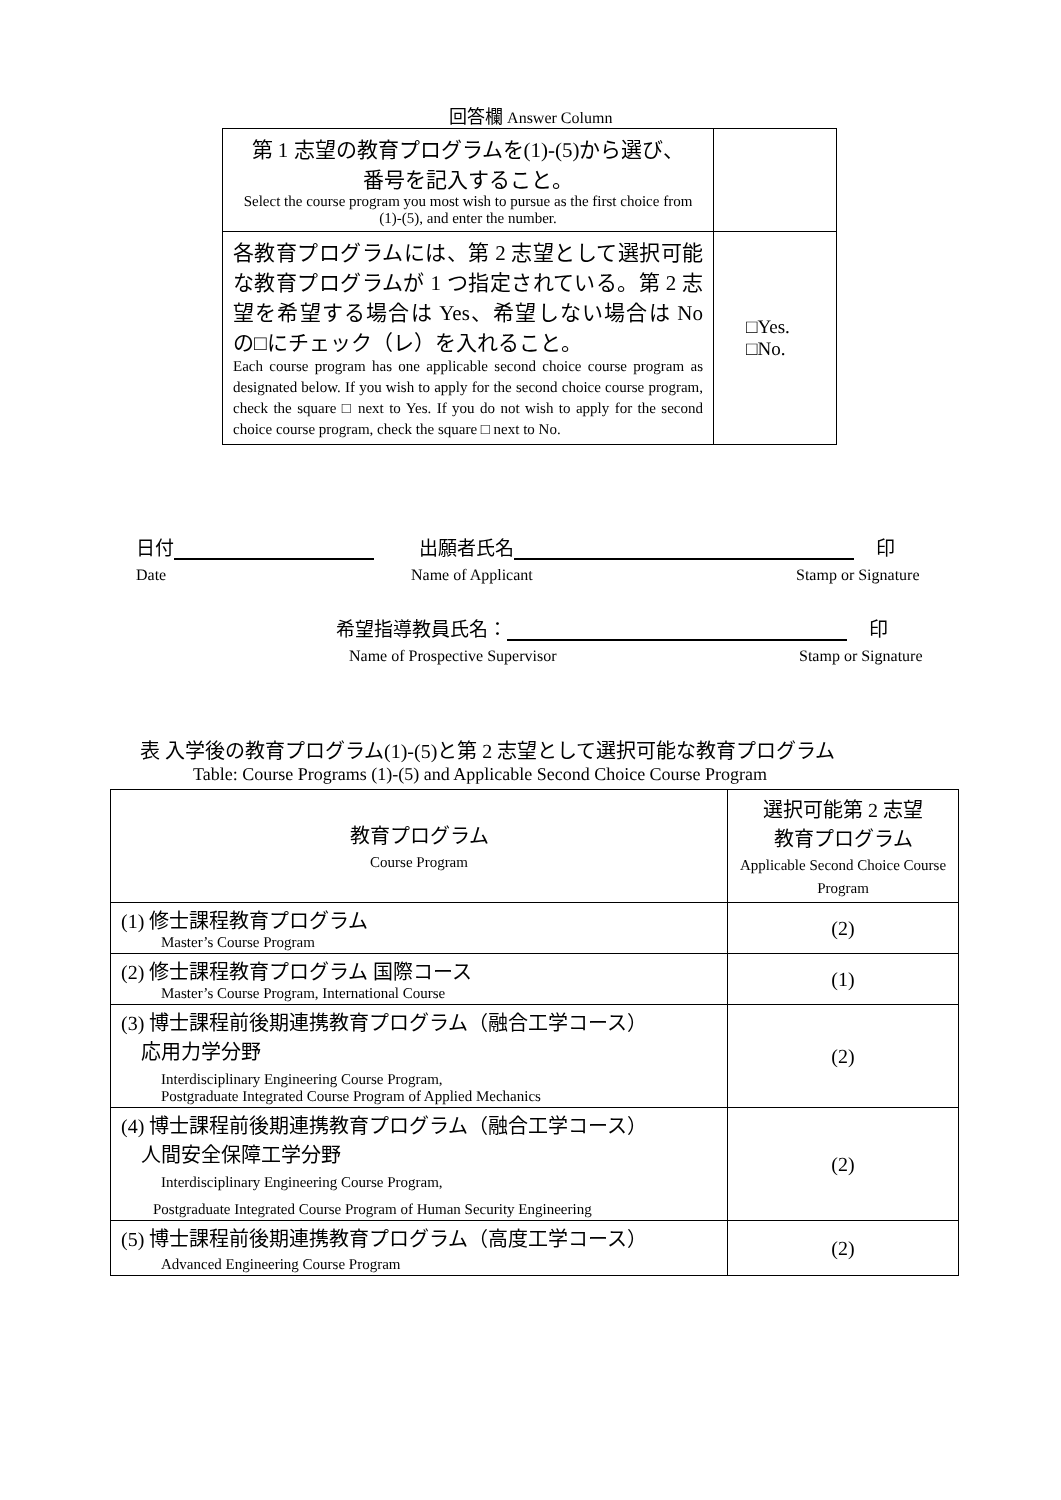回答欄 Answer Column
| 第 1 志望の教育プログラムを(1)-(5)から選び、 番号を記入すること。 Select the course program you most wish to pursue as the first choice from (1)-(5), and enter the number. | |
| 各教育プログラムには、第 2 志望として選択可能な教育プログラムが 1 つ指定されている。第 2 志望を希望する場合は Yes、希望しない場合は No の□にチェック（レ）を入れること。 Each course program has one applicable second choice course program as designated below. If you wish to apply for the second choice course program, check the square □ next to Yes. If you do not wish to apply for the second choice course program, check the square □ next to No. | □Yes. □No. |
日付 出願者氏名 印
Date Name of Applicant Stamp or Signature
希望指導教員氏名： 印
Name of Prospective Supervisor Stamp or Signature
表 入学後の教育プログラム(1)-(5)と第 2 志望として選択可能な教育プログラム
Table: Course Programs (1)-(5) and Applicable Second Choice Course Program
| 教育プログラム Course Program | 選択可能第 2 志望 教育プログラム Applicable Second Choice Course Program |
| --- | --- |
| (1) 修士課程教育プログラム Master’s Course Program | (2) |
| (2) 修士課程教育プログラム 国際コース Master’s Course Program, International Course | (1) |
| (3) 博士課程前後期連携教育プログラム（融合工学コース） 応用力学分野 Interdisciplinary Engineering Course Program, Postgraduate Integrated Course Program of Applied Mechanics | (2) |
| (4) 博士課程前後期連携教育プログラム（融合工学コース） 人間安全保障工学分野 Interdisciplinary Engineering Course Program, Postgraduate Integrated Course Program of Human Security Engineering | (2) |
| (5) 博士課程前後期連携教育プログラム（高度工学コース） Advanced Engineering Course Program | (2) |